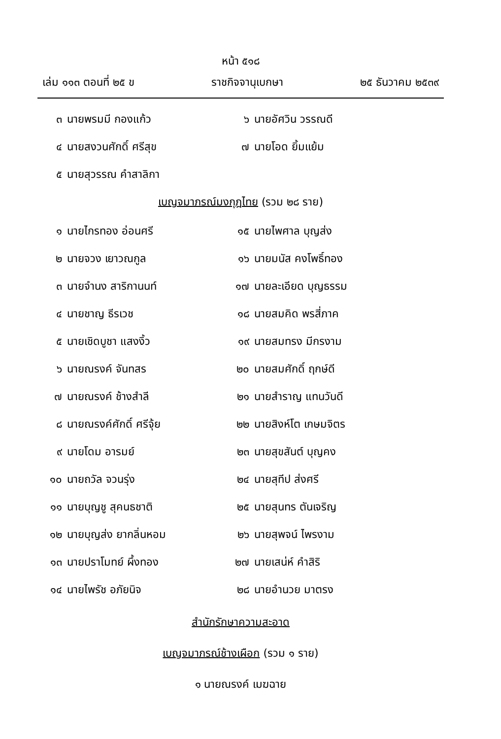หน้า ๕๑๘
เล่ม ๑๑๓ ตอนที่ ๒๕ ข ราชกิจจานุเบกษา ๒๕ ธันวาคม ๒๕๓๙
๓ นายพรมมี กองแก้ว
๖ นายอัศวิน วรรณดี
๔ นายสงวนศักดิ์ ศรีสุข
๗ นายโอด ยิ้มแย้ม
๕ นายสุวรรณ คำสาลิกา
เบญจมาภรณ์มงกุฎไทย (รวม ๒๘ ราย)
๑ นายไกรทอง อ่อนศรี
๑๕ นายไพศาล บุญส่ง
๒ นายจวง เยาวณกูล
๑๖ นายมนัส คงโพธิ์ทอง
๓ นายจำนง สาริกานนท์
๑๗ นายละเอียด บุญธรรม
๔ นายชาญ ธีรเวช
๑๘ นายสมคิด พรสี่ภาค
๕ นายเชิดบูชา แสงงิ้ว
๑๙ นายสมทรง มีกรงาม
๖ นายณรงค์ จันทสร
๒๐ นายสมศักดิ์ ฤกษ์ดี
๗ นายณรงค์ ช้างสำลี
๒๑ นายสำราญ แทนวันดี
๘ นายณรงค์ศักดิ์ ศรีจุ้ย
๒๒ นายสิงห์โต เกษมจิตร
๙ นายโดม อารมย์
๒๓ นายสุขสันต์ บุญคง
๑๐ นายถวัล จวนรุ่ง
๒๔ นายสุทีป ส่งศรี
๑๑ นายบุญชู สุคนธชาติ
๒๕ นายสุนทร ตันเจริญ
๑๒ นายบุญส่ง ยากลิ่นหอม
๒๖ นายสุพจน์ ไพรงาม
๑๓ นายปราโมทย์ ผึ้งทอง
๒๗ นายเสน่ห์ คำสิริ
๑๔ นายไพรัช อภัยนิจ
๒๘ นายอำนวย มาตรง
สำนักรักษาความสะอาด
เบญจมาภรณ์ช้างเผือก (รวม ๑ ราย)
๑ นายณรงค์ เมฆฉาย